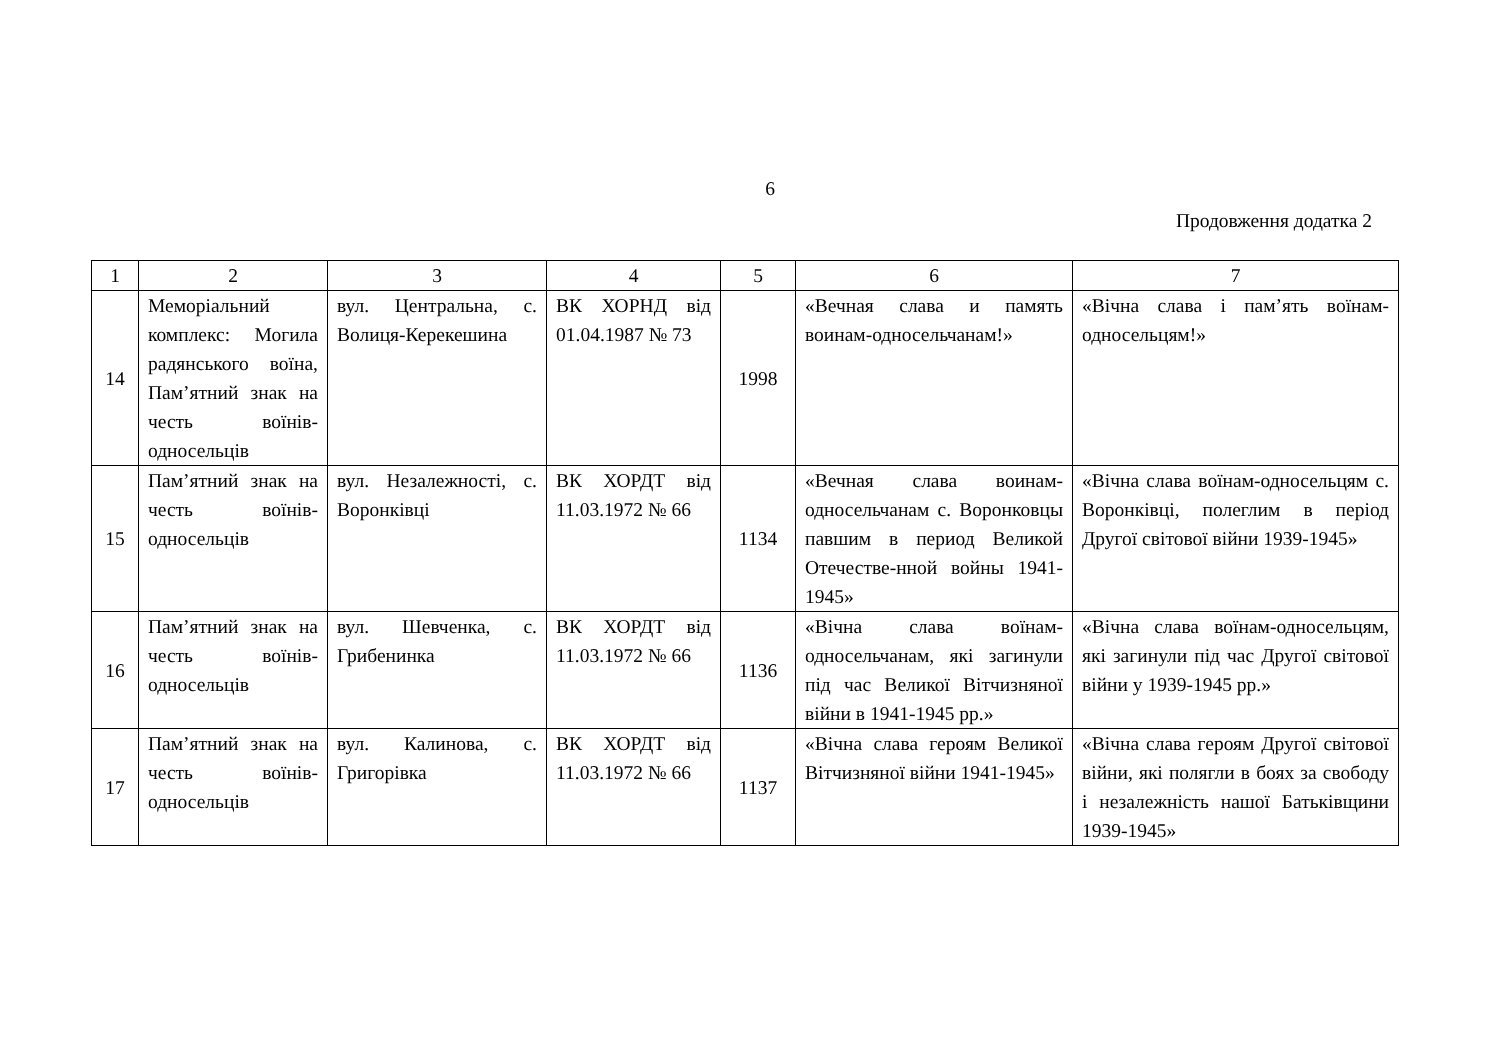6
Продовження додатка 2
| 1 | 2 | 3 | 4 | 5 | 6 | 7 |
| --- | --- | --- | --- | --- | --- | --- |
| 14 | Меморіальний комплекс: Могила радянського воїна, Пам’ятний знак на честь воїнів-односельців | вул. Центральна, с. Волиця-Керекешина | ВК ХОРНД від 01.04.1987 № 73 | 1998 | «Вечная слава и память воинам-односельчанам!» | «Вічна слава і пам’ять воїнам-односельцям!» |
| 15 | Пам’ятний знак на честь воїнів-односельців | вул. Незалежності, с. Воронківці | ВК ХОРДТ від 11.03.1972 № 66 | 1134 | «Вечная слава воинам-односельчанам с. Воронковцы павшим в период Великой Отечестве-нной войны 1941-1945» | «Вічна слава воїнам-односельцям с. Воронківці, полеглим в період Другої світової війни 1939-1945» |
| 16 | Пам’ятний знак на честь воїнів-односельців | вул. Шевченка, с. Грибенинка | ВК ХОРДТ від 11.03.1972 № 66 | 1136 | «Вічна слава воїнам-односельчанам, які загинули під час Великої Вітчизняної війни в 1941-1945 рр.» | «Вічна слава воїнам-односельцям, які загинули під час Другої світової війни у 1939-1945 рр.» |
| 17 | Пам’ятний знак на честь воїнів-односельців | вул. Калинова, с. Григорівка | ВК ХОРДТ від 11.03.1972 № 66 | 1137 | «Вічна слава героям Великої Вітчизняної війни 1941-1945» | «Вічна слава героям Другої світової війни, які полягли в боях за свободу і незалежність нашої Батьківщини 1939-1945» |